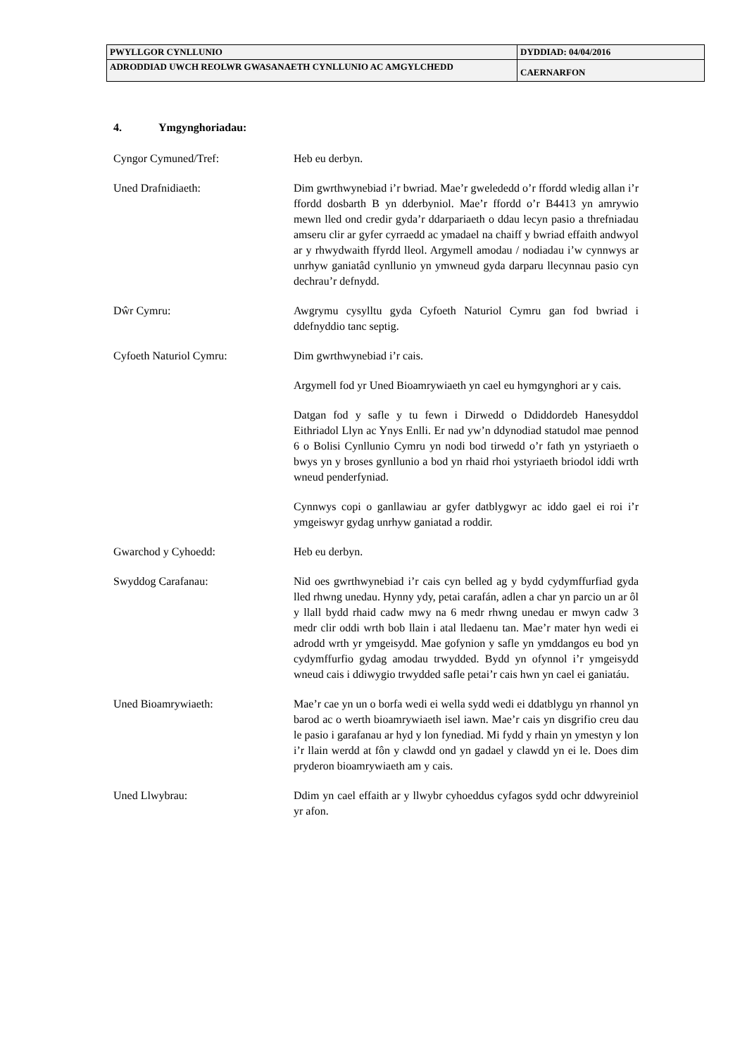| PWYLLGOR CYNLLUNIO | DYDDIAD: 04/04/2016 |
| ADRODDIAD UWCH REOLWR GWASANAETH CYNLLUNIO AC AMGYLCHEDD | CAERNARFON |
4. Ymgynghoriadau:
Cyngor Cymuned/Tref: Heb eu derbyn.
Uned Drafnidiaeth: Dim gwrthwynebiad i’r bwriad. Mae’r gwelededd o’r ffordd wledig allan i’r ffordd dosbarth B yn dderbyniol. Mae’r ffordd o’r B4413 yn amrywio mewn lled ond credir gyda’r ddarpariaeth o ddau lecyn pasio a threfniadau amseru clir ar gyfer cyrraedd ac ymadael na chaiff y bwriad effaith andwyol ar y rhwydwaith ffyrdd lleol. Argymell amodau / nodiadau i’w cynnwys ar unrhyw ganiatâd cynllunio yn ymwneud gyda darparu llecynnau pasio cyn dechrau’r defnydd.
Dŵr Cymru: Awgrymu cysylltu gyda Cyfoeth Naturiol Cymru gan fod bwriad i ddefnyddio tanc septig.
Cyfoeth Naturiol Cymru: Dim gwrthwynebiad i’r cais.
Argymell fod yr Uned Bioamrywiaeth yn cael eu hymgynghori ar y cais.
Datgan fod y safle y tu fewn i Dirwedd o Ddiddordeb Hanesyddol Eithriadol Llyn ac Ynys Enlli. Er nad yw’n ddynodiad statudol mae pennod 6 o Bolisi Cynllunio Cymru yn nodi bod tirwedd o’r fath yn ystyriaeth o bwys yn y broses gynllunio a bod yn rhaid rhoi ystyriaeth briodol iddi wrth wneud penderfyniad.
Cynnwys copi o ganllawiau ar gyfer datblygwyr ac iddo gael ei roi i’r ymgeiswyr gydag unrhyw ganiatad a roddir.
Gwarchod y Cyhoedd: Heb eu derbyn.
Swyddog Carafanau: Nid oes gwrthwynebiad i’r cais cyn belled ag y bydd cydymffurfiad gyda lled rhwng unedau. Hynny ydy, petai carafán, adlen a char yn parcio un ar ôl y llall bydd rhaid cadw mwy na 6 medr rhwng unedau er mwyn cadw 3 medr clir oddi wrth bob llain i atal lledaenu tan. Mae’r mater hyn wedi ei adrodd wrth yr ymgeisydd. Mae gofynion y safle yn ymddangos eu bod yn cydymffurfio gydag amodau trwydded. Bydd yn ofynnol i’r ymgeisydd wneud cais i ddiwygio trwydded safle petai’r cais hwn yn cael ei ganiatáu.
Uned Bioamrywiaeth: Mae’r cae yn un o borfa wedi ei wella sydd wedi ei ddatblygu yn rhannol yn barod ac o werth bioamrywiaeth isel iawn. Mae’r cais yn disgrifio creu dau le pasio i garafanau ar hyd y lon fynediad. Mi fydd y rhain yn ymestyn y lon i’r llain werdd at fôn y clawdd ond yn gadael y clawdd yn ei le. Does dim pryderon bioamrywiaeth am y cais.
Uned Llwybrau: Ddim yn cael effaith ar y llwybr cyhoeddus cyfagos sydd ochr ddwyreiniol yr afon.